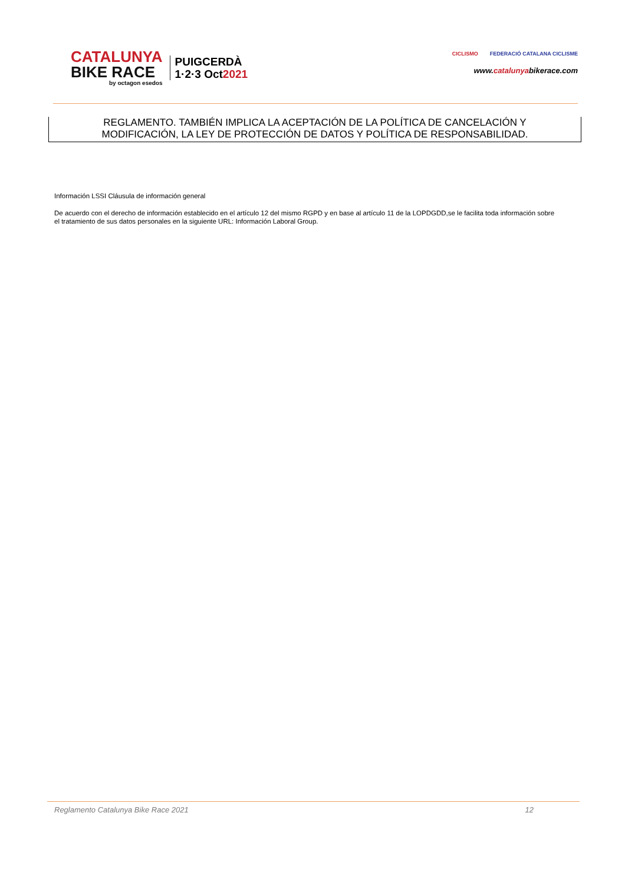CATALUNYA
BIKE RACE
by octagon esedos
PUIGCERDÀ
1·2·3 Oct2021
CICLISMO FEDERACIÓ CATALANA CICLISME
www.catalunyabikerace.com
REGLAMENTO. TAMBIÉN IMPLICA LA ACEPTACIÓN DE LA POLÍTICA DE CANCELACIÓN Y
MODIFICACIÓN, LA LEY DE PROTECCIÓN DE DATOS Y POLÍTICA DE RESPONSABILIDAD.
Información LSSI Cláusula de información general
De acuerdo con el derecho de información establecido en el artículo 12 del mismo RGPD y en base al artículo 11 de la LOPDGDD,se le facilita toda información sobre el tratamiento de sus datos personales en la siguiente URL: Información Laboral Group.
Reglamento Catalunya Bike Race 2021 12